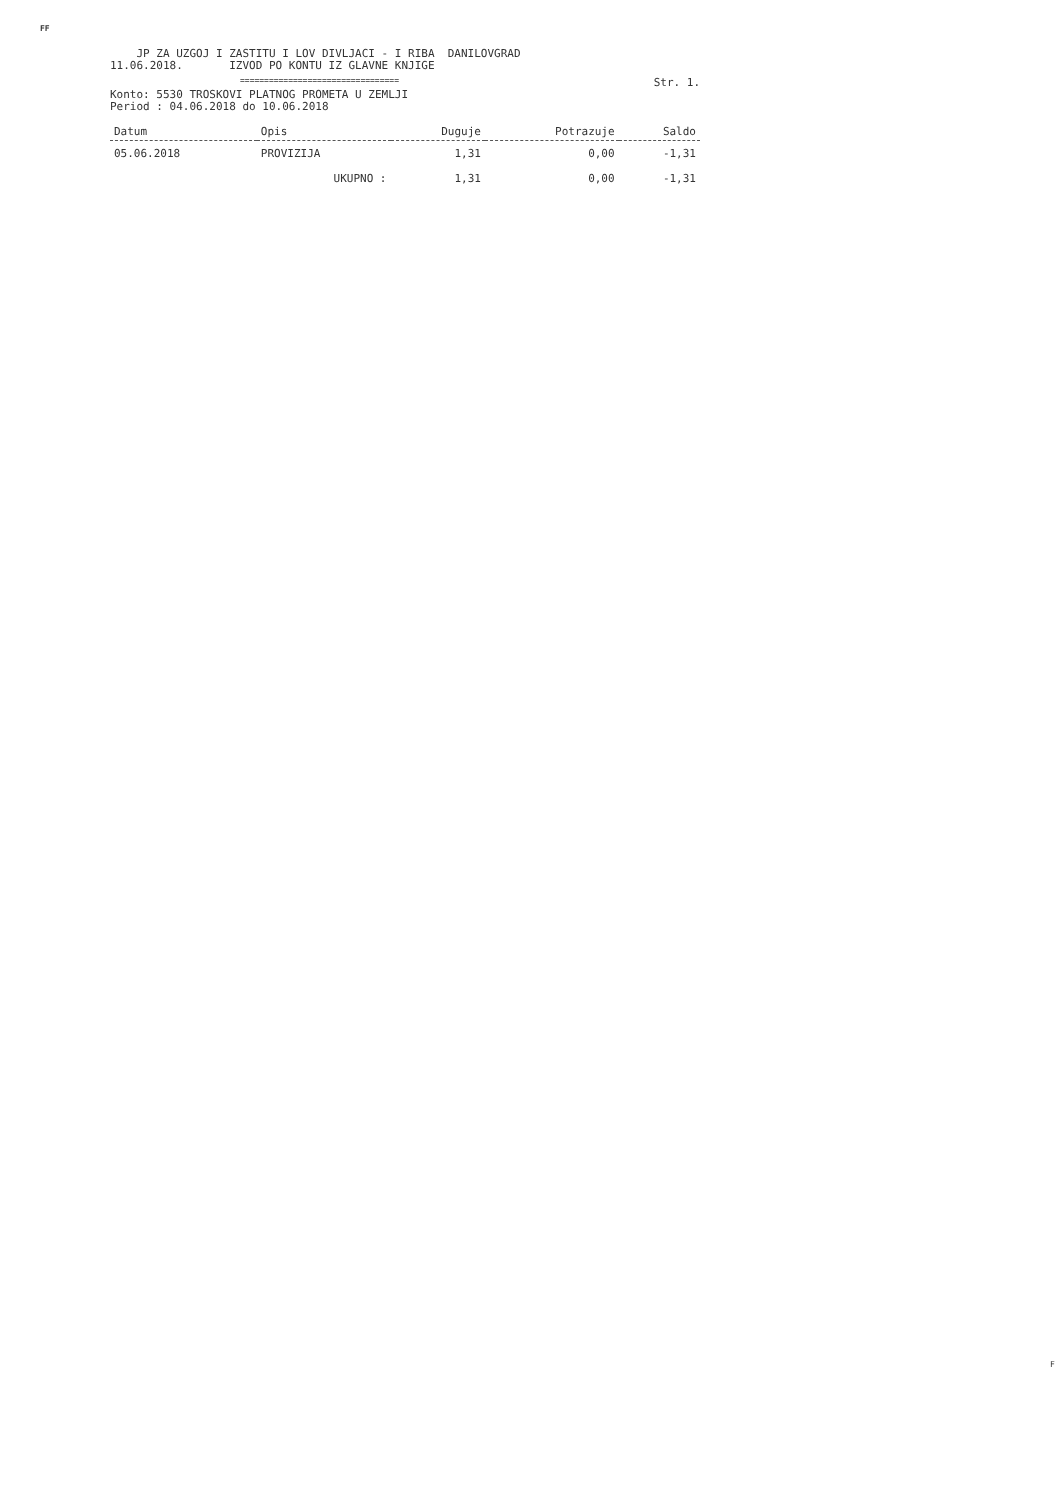FF
JP ZA UZGOJ I ZASTITU I LOV DIVLJACI - I RIBA DANILOVGRAD
11.06.2018. IZVOD PO KONTU IZ GLAVNE KNJIGE
================================= Str. 1.
Konto: 5530 TROSKOVI PLATNOG PROMETA U ZEMLJI
Period : 04.06.2018 do 10.06.2018
| Datum | Opis | Duguje | Potrazuje | Saldo |
| --- | --- | --- | --- | --- |
| 05.06.2018 | PROVIZIJA | 1,31 | 0,00 | -1,31 |
| | UKUPNO : | 1,31 | 0,00 | -1,31 |
F